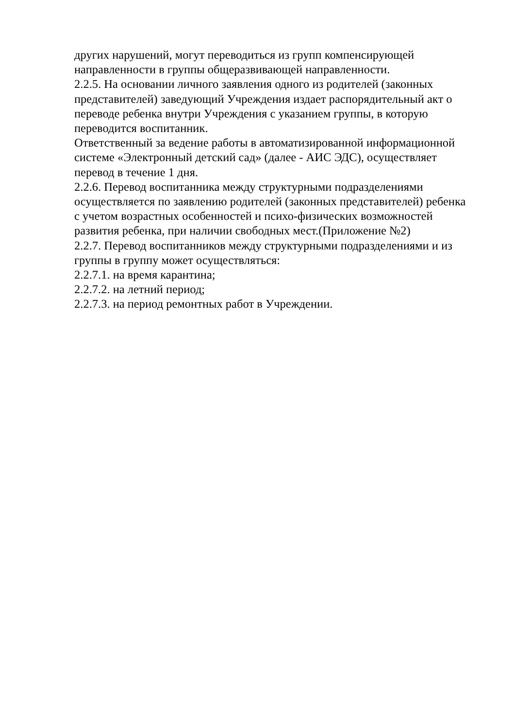других нарушений, могут переводиться из групп компенсирующей
направленности в группы общеразвивающей направленности.
2.2.5. На основании личного заявления одного из родителей (законных
представителей) заведующий Учреждения издает распорядительный акт о
переводе ребенка внутри Учреждения с указанием группы, в которую
переводится воспитанник.
Ответственный за ведение работы в автоматизированной информационной
системе «Электронный детский сад» (далее - АИС ЭДС), осуществляет
перевод в течение 1 дня.
2.2.6. Перевод воспитанника между структурными подразделениями
осуществляется по заявлению родителей (законных представителей) ребенка
с учетом возрастных особенностей и психо-физических возможностей
развития ребенка, при наличии свободных мест.(Приложение №2)
2.2.7. Перевод воспитанников между структурными подразделениями и из
группы в группу может осуществляться:
2.2.7.1. на время карантина;
2.2.7.2. на летний период;
2.2.7.3. на период ремонтных работ в Учреждении.